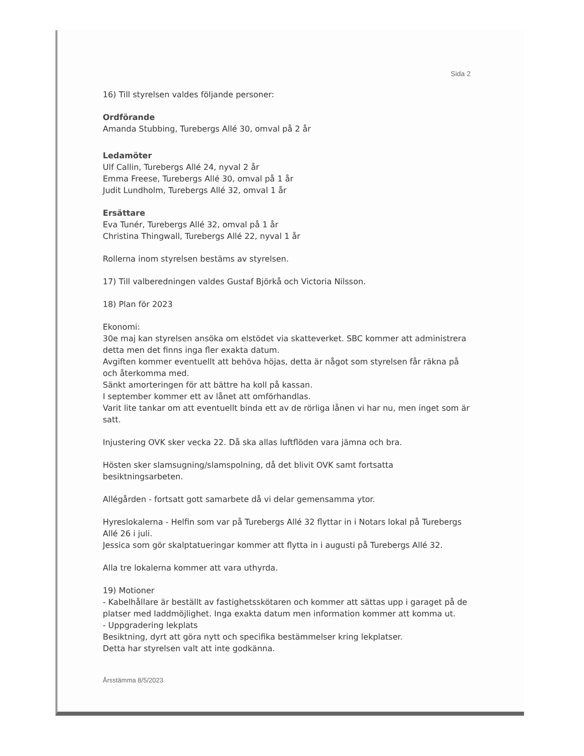Sida 2
16) Till styrelsen valdes följande personer:
Ordförande
Amanda Stubbing, Turebergs Allé 30, omval på 2 år
Ledamöter
Ulf Callin, Turebergs Allé 24, nyval 2 år
Emma Freese, Turebergs Allé 30, omval på 1 år
Judit Lundholm, Turebergs Allé 32, omval 1 år
Ersättare
Eva Tunér, Turebergs Allé 32, omval på 1 år
Christina Thingwall, Turebergs Allé 22, nyval 1 år
Rollerna inom styrelsen bestäms av styrelsen.
17) Till valberedningen valdes Gustaf Björkå och Victoria Nilsson.
18) Plan för 2023
Ekonomi:
30e maj kan styrelsen ansöka om elstödet via skatteverket. SBC kommer att administrera detta men det finns inga fler exakta datum.
Avgiften kommer eventuellt att behöva höjas, detta är något som styrelsen får räkna på och återkomma med.
Sänkt amorteringen för att bättre ha koll på kassan.
I september kommer ett av lånet att omförhandlas.
Varit lite tankar om att eventuellt binda ett av de rörliga lånen vi har nu, men inget som är satt.
Injustering OVK sker vecka 22. Då ska allas luftflöden vara jämna och bra.
Hösten sker slamsugning/slamspolning, då det blivit OVK samt fortsatta besiktningsarbeten.
Allégården - fortsatt gott samarbete då vi delar gemensamma ytor.
Hyreslokalerna - Helfin som var på Turebergs Allé 32 flyttar in i Notars lokal på Turebergs Allé 26 i juli.
Jessica som gör skalptatueringar kommer att flytta in i augusti på Turebergs Allé 32.
Alla tre lokalerna kommer att vara uthyrda.
19) Motioner
- Kabelhållare är beställt av fastighetsskötaren och kommer att sättas upp i garaget på de platser med laddmöjlighet. Inga exakta datum men information kommer att komma ut.
- Uppgradering lekplats
Besiktning, dyrt att göra nytt och specifika bestämmelser kring lekplatser.
Detta har styrelsen valt att inte godkänna.
Årsstämma 8/5/2023